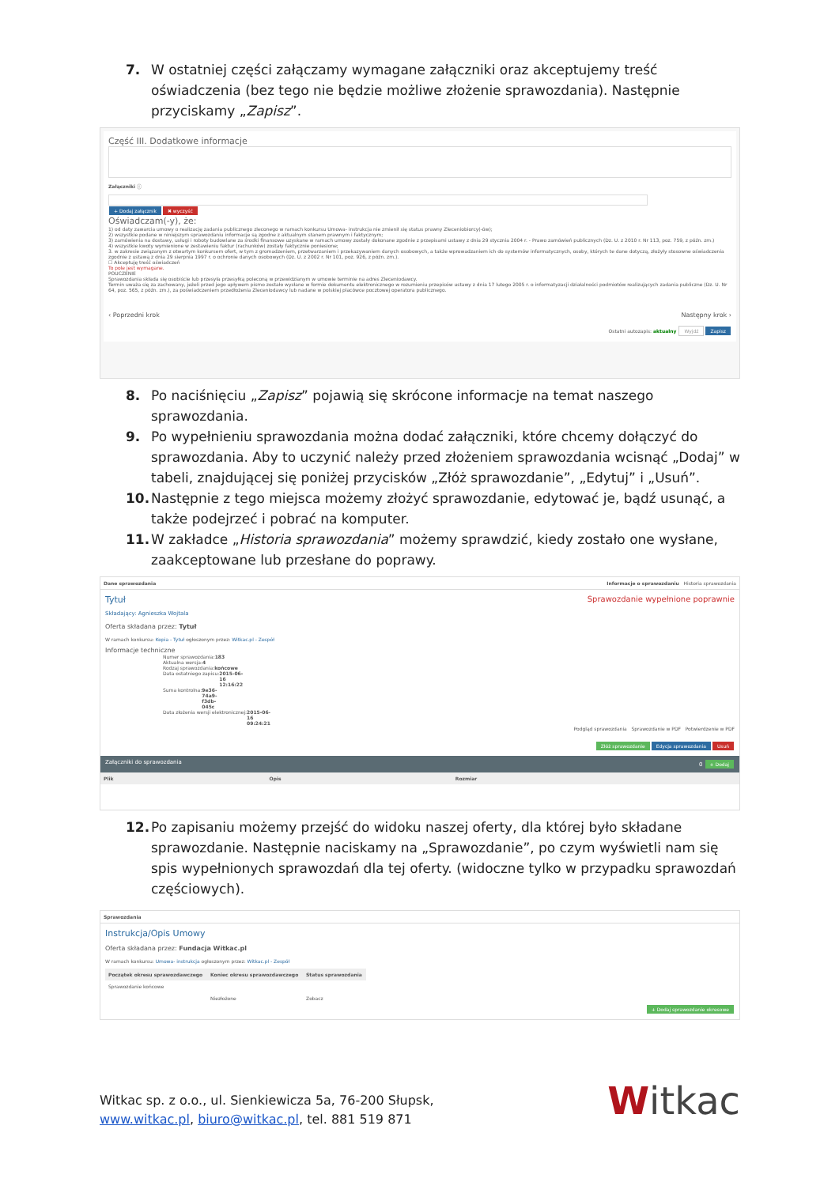7. W ostatniej części załączamy wymagane załączniki oraz akceptujemy treść oświadczenia (bez tego nie będzie możliwe złożenie sprawozdania). Następnie przyciskamy „Zapisz”.
Część III. Dodatkowe informacje
Załączniki ⓘ
+ Dodaj załącznik ✖ wyczyść
Oświadczam(-y), że:
1) od daty zawarcia umowy o realizację zadania publicznego zleconego w ramach konkursu Umowa- instrukcja nie zmienił się status prawny Zleceniobiorcy(-ów);
2) wszystkie podane w niniejszym sprawozdaniu informacje są zgodne z aktualnym stanem prawnym i faktycznym;
3) zamówienia na dostawy, usługi i roboty budowlane za środki finansowe uzyskane w ramach umowy zostały dokonane zgodnie z przepisami ustawy z dnia 29 stycznia 2004 r. - Prawo zamówień publicznych (Dz. U. z 2010 r. Nr 113, poz. 759, z późn. zm.)
4) wszystkie kwoty wymienione w zestawieniu faktur (rachunków) zostały faktycznie poniesione;
3. w zakresie związanym z otwartym konkursem ofert, w tym z gromadzeniem, przetwarzaniem i przekazywaniem danych osobowych, a także wprowadzaniem ich do systemów informatycznych, osoby, których te dane dotyczą, złożyły stosowne oświadczenia zgodnie z ustawą z dnia 29 sierpnia 1997 r. o ochronie danych osobowych (Dz. U. z 2002 r. Nr 101, poz. 926, z późn. zm.).
☐ Akceptuję treść oświadczeń
To pole jest wymagane.
POUCZENIE
Sprawozdania składa się osobiście lub przesyła przesyłką poleconą w przewidzianym w umowie terminie na adres Zleceniodawcy.
Termin uważa się za zachowany, jeżeli przed jego upływem pismo zostało wysłane w formie dokumentu elektronicznego w rozumieniu przepisów ustawy z dnia 17 lutego 2005 r. o informatyzacji działalności podmiotów realizujących zadania publiczne (Dz. U. Nr 64, poz. 565, z późn. zm.), za poświadczeniem przedłożenia Zleceniodawcy lub nadane w polskiej placówce pocztowej operatora publicznego.
‹ Poprzedni krok Następny krok ›
Ostatni autozapis: aktualny Wyjdź Zapisz
8. Po naciśnięciu „Zapisz” pojawią się skrócone informacje na temat naszego sprawozdania.
9. Po wypełnieniu sprawozdania można dodać załączniki, które chcemy dołączyć do sprawozdania. Aby to uczynić należy przed złożeniem sprawozdania wcisnąć „Dodaj” w tabeli, znajdującej się poniżej przycisków „Złóż sprawozdanie”, „Edytuj” i „Usuń”.
10. Następnie z tego miejsca możemy złożyć sprawozdanie, edytować je, bądź usunąć, a także podejrzeć i pobrać na komputer.
11. W zakładce „Historia sprawozdania” możemy sprawdzić, kiedy zostało one wysłane, zaakceptowane lub przesłane do poprawy.
Dane sprawozdania Informacje o sprawozdaniu Historia sprawozdania
Tytuł Sprawozdanie wypełnione poprawnie
Składający: Agnieszka Wojtala
Oferta składana przez: Tytuł
W ramach konkursu: Kopia - Tytuł ogłoszonym przez: Witkac.pl - Zespół
Informacje techniczne
Numer sprawozdania: 183
Aktualna wersja: 4
Rodzaj sprawozdania: końcowe
Data ostatniego zapisu: 2015-06-16 12:16:22
Suma kontrolna: 9e36-74a9-f3db-045c
Data złożenia wersji elektronicznej: 2015-06-16 09:24:21
Podgląd sprawozdania Sprawozdanie w PDF Potwierdzenie w PDF
Złóż sprawozdanie Edycja sprawozdania Usuń
Załączniki do sprawozdania 0 + Dodaj
| Plik | Opis | Rozmiar |
| --- | --- | --- |
12. Po zapisaniu możemy przejść do widoku naszej oferty, dla której było składane sprawozdanie. Następnie naciskamy na „Sprawozdanie”, po czym wyświetli nam się spis wypełnionych sprawozdań dla tej oferty. (widoczne tylko w przypadku sprawozdań częściowych).
Sprawozdania
Instrukcja/Opis Umowy
Oferta składana przez: Fundacja Witkac.pl
W ramach konkursu: Umowa- instrukcja ogłoszonym przez: Witkac.pl - Zespół
| Początek okresu sprawozdawczego | Koniec okresu sprawozdawczego | Status sprawozdania |
| --- | --- | --- |
| Sprawozdanie końcowe | | |
| | Niezłożone | Zobacz |
+ Dodaj sprawozdanie okresowe
Witkac sp. z o.o., ul. Sienkiewicza 5a, 76-200 Słupsk,
www.witkac.pl, biuro@witkac.pl, tel. 881 519 871
Witkac